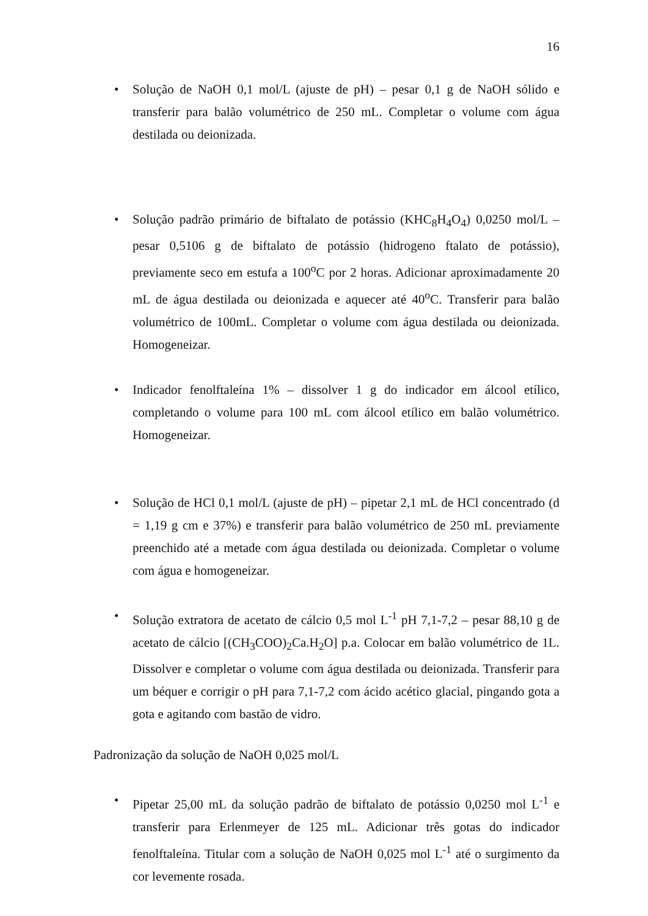16
• Solução de NaOH 0,1 mol/L (ajuste de pH) – pesar 0,1 g de NaOH sólido e transferir para balão volumétrico de 250 mL. Completar o volume com água destilada ou deionizada.
• Solução padrão primário de biftalato de potássio (KHC<sub>8</sub>H<sub>4</sub>O<sub>4</sub>) 0,0250 mol/L – pesar 0,5106 g de biftalato de potássio (hidrogeno ftalato de potássio), previamente seco em estufa a 100<sup>o</sup>C por 2 horas. Adicionar aproximadamente 20 mL de água destilada ou deionizada e aquecer até 40<sup>o</sup>C. Transferir para balão volumétrico de 100mL. Completar o volume com água destilada ou deionizada. Homogeneizar.
• Indicador fenolftaleína 1% – dissolver 1 g do indicador em álcool etílico, completando o volume para 100 mL com álcool etílico em balão volumétrico. Homogeneizar.
• Solução de HCl 0,1 mol/L (ajuste de pH) – pipetar 2,1 mL de HCl concentrado (d = 1,19 g cm e 37%) e transferir para balão volumétrico de 250 mL previamente preenchido até a metade com água destilada ou deionizada. Completar o volume com água e homogeneizar.
• Solução extratora de acetato de cálcio 0,5 mol L<sup>-1</sup> pH 7,1-7,2 – pesar 88,10 g de acetato de cálcio [(CH<sub>3</sub>COO)<sub>2</sub>Ca.H<sub>2</sub>O] p.a. Colocar em balão volumétrico de 1L. Dissolver e completar o volume com água destilada ou deionizada. Transferir para um béquer e corrigir o pH para 7,1-7,2 com ácido acético glacial, pingando gota a gota e agitando com bastão de vidro.
Padronização da solução de NaOH 0,025 mol/L
• Pipetar 25,00 mL da solução padrão de biftalato de potássio 0,0250 mol L<sup>-1</sup> e transferir para Erlenmeyer de 125 mL. Adicionar três gotas do indicador fenolftaleína. Titular com a solução de NaOH 0,025 mol L<sup>-1</sup> até o surgimento da cor levemente rosada.